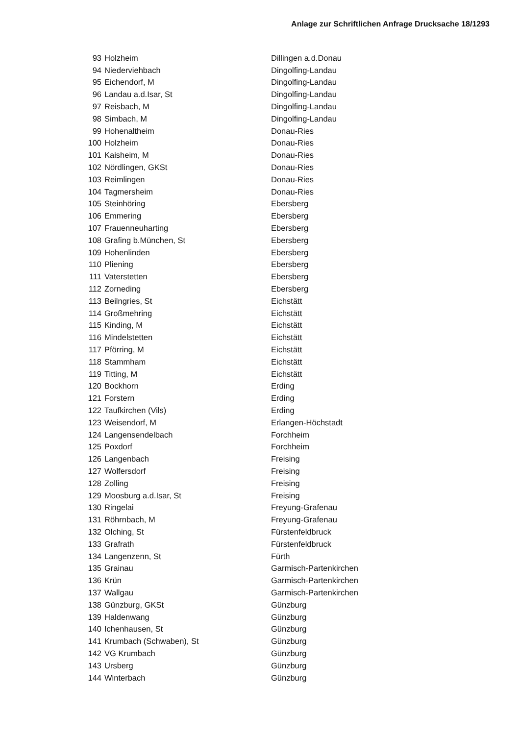Anlage zur Schriftlichen Anfrage Drucksache 18/1293
| 93 | Holzheim | Dillingen a.d.Donau |
| 94 | Niederviehbach | Dingolfing-Landau |
| 95 | Eichendorf, M | Dingolfing-Landau |
| 96 | Landau a.d.Isar, St | Dingolfing-Landau |
| 97 | Reisbach, M | Dingolfing-Landau |
| 98 | Simbach, M | Dingolfing-Landau |
| 99 | Hohenaltheim | Donau-Ries |
| 100 | Holzheim | Donau-Ries |
| 101 | Kaisheim, M | Donau-Ries |
| 102 | Nördlingen, GKSt | Donau-Ries |
| 103 | Reimlingen | Donau-Ries |
| 104 | Tagmersheim | Donau-Ries |
| 105 | Steinhöring | Ebersberg |
| 106 | Emmering | Ebersberg |
| 107 | Frauenneuharting | Ebersberg |
| 108 | Grafing b.München, St | Ebersberg |
| 109 | Hohenlinden | Ebersberg |
| 110 | Pliening | Ebersberg |
| 111 | Vaterstetten | Ebersberg |
| 112 | Zorneding | Ebersberg |
| 113 | Beilngries, St | Eichstätt |
| 114 | Großmehring | Eichstätt |
| 115 | Kinding, M | Eichstätt |
| 116 | Mindelstetten | Eichstätt |
| 117 | Pförring, M | Eichstätt |
| 118 | Stammham | Eichstätt |
| 119 | Titting, M | Eichstätt |
| 120 | Bockhorn | Erding |
| 121 | Forstern | Erding |
| 122 | Taufkirchen (Vils) | Erding |
| 123 | Weisendorf, M | Erlangen-Höchstadt |
| 124 | Langensendelbach | Forchheim |
| 125 | Poxdorf | Forchheim |
| 126 | Langenbach | Freising |
| 127 | Wolfersdorf | Freising |
| 128 | Zolling | Freising |
| 129 | Moosburg a.d.Isar, St | Freising |
| 130 | Ringelai | Freyung-Grafenau |
| 131 | Röhrnbach, M | Freyung-Grafenau |
| 132 | Olching, St | Fürstenfeldbruck |
| 133 | Grafrath | Fürstenfeldbruck |
| 134 | Langenzenn, St | Fürth |
| 135 | Grainau | Garmisch-Partenkirchen |
| 136 | Krün | Garmisch-Partenkirchen |
| 137 | Wallgau | Garmisch-Partenkirchen |
| 138 | Günzburg, GKSt | Günzburg |
| 139 | Haldenwang | Günzburg |
| 140 | Ichenhausen, St | Günzburg |
| 141 | Krumbach (Schwaben), St | Günzburg |
| 142 | VG Krumbach | Günzburg |
| 143 | Ursberg | Günzburg |
| 144 | Winterbach | Günzburg |